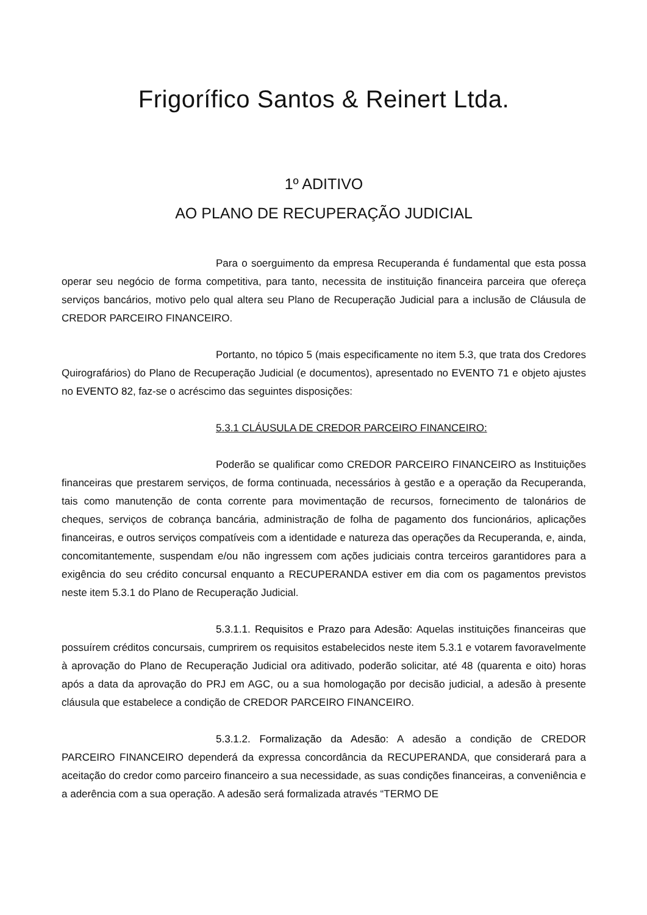Frigorífico Santos & Reinert Ltda.
1º ADITIVO
AO PLANO DE RECUPERAÇÃO JUDICIAL
Para o soerguimento da empresa Recuperanda é fundamental que esta possa operar seu negócio de forma competitiva, para tanto, necessita de instituição financeira parceira que ofereça serviços bancários, motivo pelo qual altera seu Plano de Recuperação Judicial para a inclusão de Cláusula de CREDOR PARCEIRO FINANCEIRO.
Portanto, no tópico 5 (mais especificamente no item 5.3, que trata dos Credores Quirografários) do Plano de Recuperação Judicial (e documentos), apresentado no EVENTO 71 e objeto ajustes no EVENTO 82, faz-se o acréscimo das seguintes disposições:
5.3.1 CLÁUSULA DE CREDOR PARCEIRO FINANCEIRO:
Poderão se qualificar como CREDOR PARCEIRO FINANCEIRO as Instituições financeiras que prestarem serviços, de forma continuada, necessários à gestão e a operação da Recuperanda, tais como manutenção de conta corrente para movimentação de recursos, fornecimento de talonários de cheques, serviços de cobrança bancária, administração de folha de pagamento dos funcionários, aplicações financeiras, e outros serviços compatíveis com a identidade e natureza das operações da Recuperanda, e, ainda, concomitantemente, suspendam e/ou não ingressem com ações judiciais contra terceiros garantidores para a exigência do seu crédito concursal enquanto a RECUPERANDA estiver em dia com os pagamentos previstos neste item 5.3.1 do Plano de Recuperação Judicial.
5.3.1.1. Requisitos e Prazo para Adesão: Aquelas instituições financeiras que possuírem créditos concursais, cumprirem os requisitos estabelecidos neste item 5.3.1 e votarem favoravelmente à aprovação do Plano de Recuperação Judicial ora aditivado, poderão solicitar, até 48 (quarenta e oito) horas após a data da aprovação do PRJ em AGC, ou a sua homologação por decisão judicial, a adesão à presente cláusula que estabelece a condição de CREDOR PARCEIRO FINANCEIRO.
5.3.1.2. Formalização da Adesão: A adesão a condição de CREDOR PARCEIRO FINANCEIRO dependerá da expressa concordância da RECUPERANDA, que considerará para a aceitação do credor como parceiro financeiro a sua necessidade, as suas condições financeiras, a conveniência e a aderência com a sua operação. A adesão será formalizada através “TERMO DE